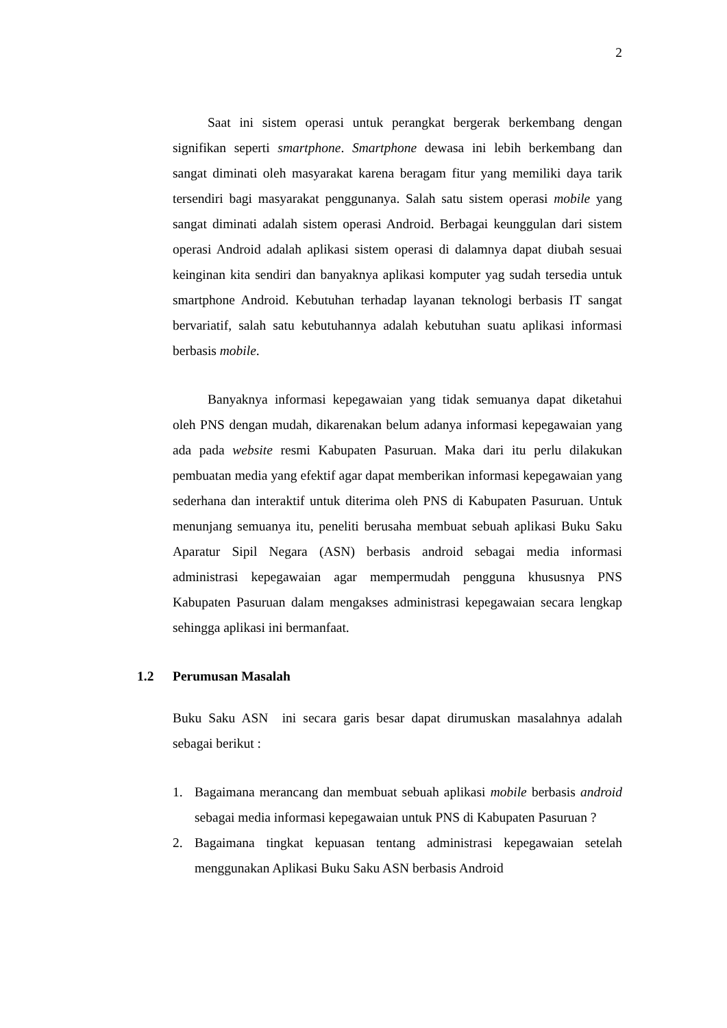2
Saat ini sistem operasi untuk perangkat bergerak berkembang dengan signifikan seperti smartphone. Smartphone dewasa ini lebih berkembang dan sangat diminati oleh masyarakat karena beragam fitur yang memiliki daya tarik tersendiri bagi masyarakat penggunanya. Salah satu sistem operasi mobile yang sangat diminati adalah sistem operasi Android. Berbagai keunggulan dari sistem operasi Android adalah aplikasi sistem operasi di dalamnya dapat diubah sesuai keinginan kita sendiri dan banyaknya aplikasi komputer yag sudah tersedia untuk smartphone Android. Kebutuhan terhadap layanan teknologi berbasis IT sangat bervariatif, salah satu kebutuhannya adalah kebutuhan suatu aplikasi informasi berbasis mobile.
Banyaknya informasi kepegawaian yang tidak semuanya dapat diketahui oleh PNS dengan mudah, dikarenakan belum adanya informasi kepegawaian yang ada pada website resmi Kabupaten Pasuruan. Maka dari itu perlu dilakukan pembuatan media yang efektif agar dapat memberikan informasi kepegawaian yang sederhana dan interaktif untuk diterima oleh PNS di Kabupaten Pasuruan. Untuk menunjang semuanya itu, peneliti berusaha membuat sebuah aplikasi Buku Saku Aparatur Sipil Negara (ASN) berbasis android sebagai media informasi administrasi kepegawaian agar mempermudah pengguna khususnya PNS Kabupaten Pasuruan dalam mengakses administrasi kepegawaian secara lengkap sehingga aplikasi ini bermanfaat.
1.2 Perumusan Masalah
Buku Saku ASN ini secara garis besar dapat dirumuskan masalahnya adalah sebagai berikut :
1. Bagaimana merancang dan membuat sebuah aplikasi mobile berbasis android sebagai media informasi kepegawaian untuk PNS di Kabupaten Pasuruan ?
2. Bagaimana tingkat kepuasan tentang administrasi kepegawaian setelah menggunakan Aplikasi Buku Saku ASN berbasis Android